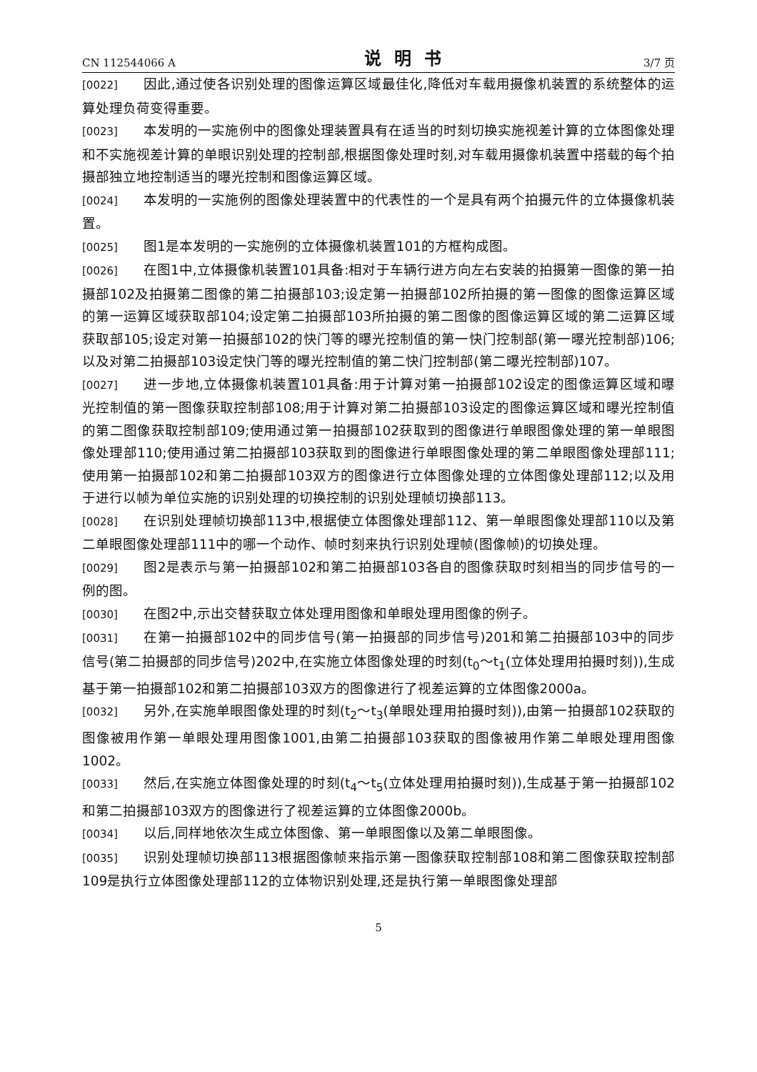CN 112544066 A 说明书 3/7 页
[0022] 因此,通过使各识别处理的图像运算区域最佳化,降低对车载用摄像机装置的系统整体的运算处理负荷变得重要。
[0023] 本发明的一实施例中的图像处理装置具有在适当的时刻切换实施视差计算的立体图像处理和不实施视差计算的单眼识别处理的控制部,根据图像处理时刻,对车载用摄像机装置中搭载的每个拍摄部独立地控制适当的曝光控制和图像运算区域。
[0024] 本发明的一实施例的图像处理装置中的代表性的一个是具有两个拍摄元件的立体摄像机装置。
[0025] 图1是本发明的一实施例的立体摄像机装置101的方框构成图。
[0026] 在图1中,立体摄像机装置101具备:相对于车辆行进方向左右安装的拍摄第一图像的第一拍摄部102及拍摄第二图像的第二拍摄部103;设定第一拍摄部102所拍摄的第一图像的图像运算区域的第一运算区域获取部104;设定第二拍摄部103所拍摄的第二图像的图像运算区域的第二运算区域获取部105;设定对第一拍摄部102的快门等的曝光控制值的第一快门控制部(第一曝光控制部)106;以及对第二拍摄部103设定快门等的曝光控制值的第二快门控制部(第二曝光控制部)107。
[0027] 进一步地,立体摄像机装置101具备:用于计算对第一拍摄部102设定的图像运算区域和曝光控制值的第一图像获取控制部108;用于计算对第二拍摄部103设定的图像运算区域和曝光控制值的第二图像获取控制部109;使用通过第一拍摄部102获取到的图像进行单眼图像处理的第一单眼图像处理部110;使用通过第二拍摄部103获取到的图像进行单眼图像处理的第二单眼图像处理部111;使用第一拍摄部102和第二拍摄部103双方的图像进行立体图像处理的立体图像处理部112;以及用于进行以帧为单位实施的识别处理的切换控制的识别处理帧切换部113。
[0028] 在识别处理帧切换部113中,根据使立体图像处理部112、第一单眼图像处理部110以及第二单眼图像处理部111中的哪一个动作、帧时刻来执行识别处理帧(图像帧)的切换处理。
[0029] 图2是表示与第一拍摄部102和第二拍摄部103各自的图像获取时刻相当的同步信号的一例的图。
[0030] 在图2中,示出交替获取立体处理用图像和单眼处理用图像的例子。
[0031] 在第一拍摄部102中的同步信号(第一拍摄部的同步信号)201和第二拍摄部103中的同步信号(第二拍摄部的同步信号)202中,在实施立体图像处理的时刻(t<sub>0</sub>～t<sub>1</sub>(立体处理用拍摄时刻)),生成基于第一拍摄部102和第二拍摄部103双方的图像进行了视差运算的立体图像2000a。
[0032] 另外,在实施单眼图像处理的时刻(t<sub>2</sub>～t<sub>3</sub>(单眼处理用拍摄时刻)),由第一拍摄部102获取的图像被用作第一单眼处理用图像1001,由第二拍摄部103获取的图像被用作第二单眼处理用图像1002。
[0033] 然后,在实施立体图像处理的时刻(t<sub>4</sub>～t<sub>5</sub>(立体处理用拍摄时刻)),生成基于第一拍摄部102和第二拍摄部103双方的图像进行了视差运算的立体图像2000b。
[0034] 以后,同样地依次生成立体图像、第一单眼图像以及第二单眼图像。
[0035] 识别处理帧切换部113根据图像帧来指示第一图像获取控制部108和第二图像获取控制部109是执行立体图像处理部112的立体物识别处理,还是执行第一单眼图像处理部
5